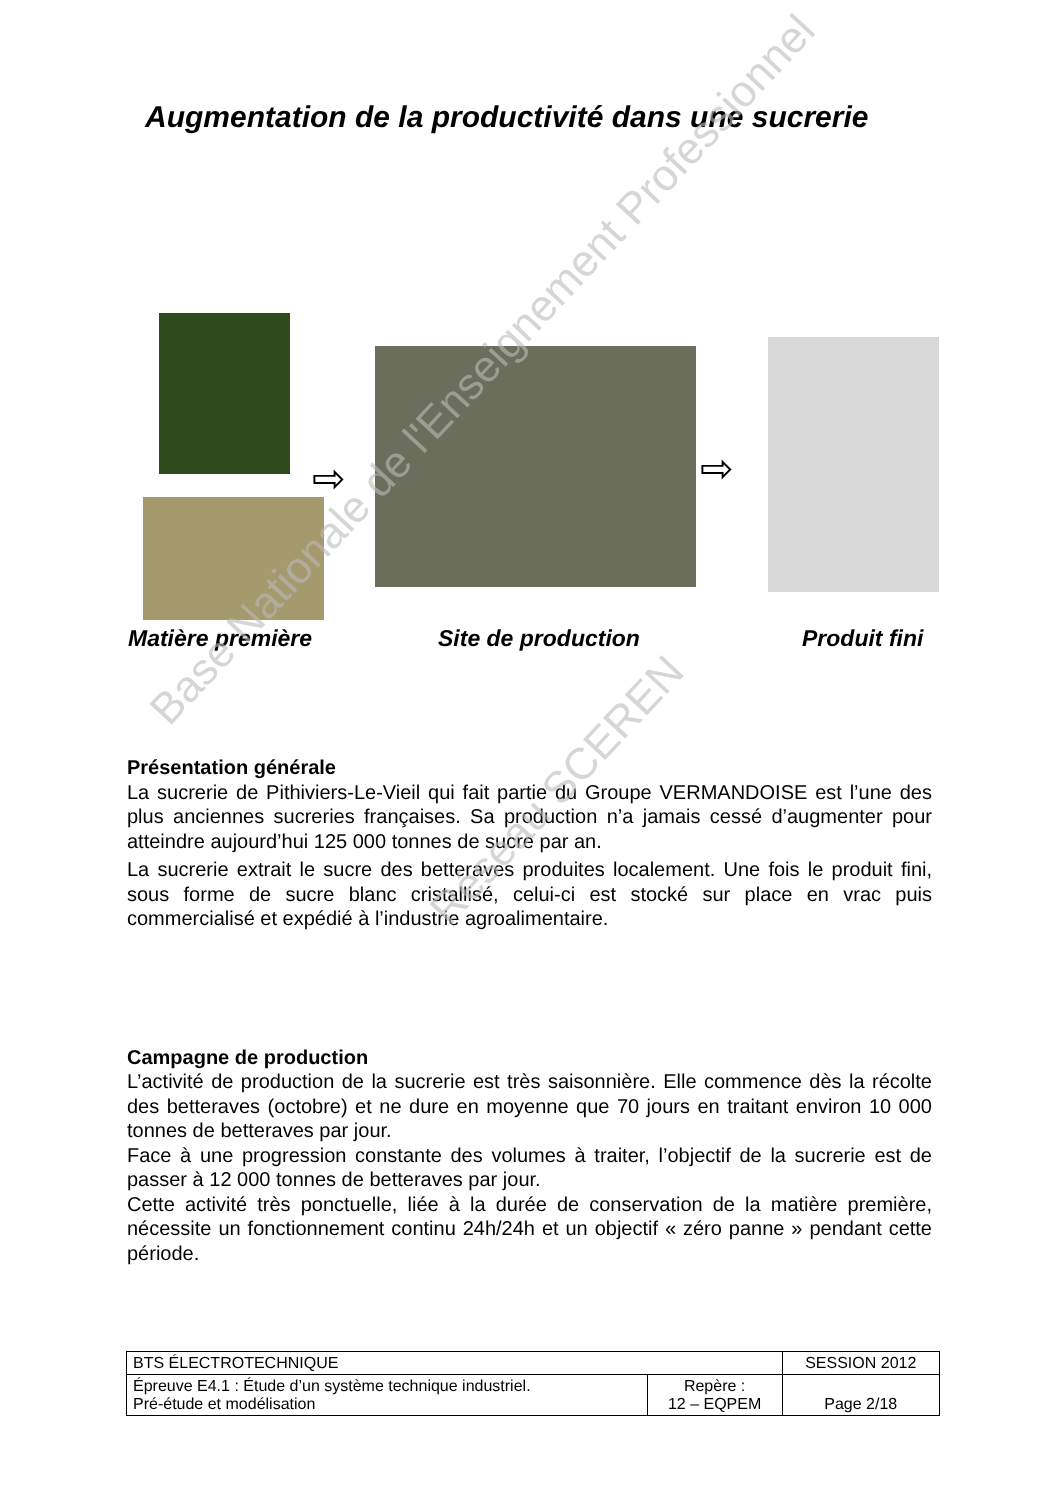Augmentation de la productivité dans une sucrerie
⇨ ⇨
Matière première Site de production Produit fini
Présentation générale
La sucrerie de Pithiviers-Le-Vieil qui fait partie du Groupe VERMANDOISE est l’une des plus anciennes sucreries françaises. Sa production n’a jamais cessé d’augmenter pour atteindre aujourd’hui 125 000 tonnes de sucre par an.
La sucrerie extrait le sucre des betteraves produites localement. Une fois le produit fini, sous forme de sucre blanc cristallisé, celui-ci est stocké sur place en vrac puis commercialisé et expédié à l’industrie agroalimentaire.
Campagne de production
L’activité de production de la sucrerie est très saisonnière. Elle commence dès la récolte des betteraves (octobre) et ne dure en moyenne que 70 jours en traitant environ 10 000 tonnes de betteraves par jour.
Face à une progression constante des volumes à traiter, l’objectif de la sucrerie est de passer à 12 000 tonnes de betteraves par jour.
Cette activité très ponctuelle, liée à la durée de conservation de la matière première, nécessite un fonctionnement continu 24h/24h et un objectif « zéro panne » pendant cette période.
Base Nationale de l'Enseignement Professionnel
Réseau SCEREN
| BTS ÉLECTROTECHNIQUE | | SESSION 2012 |
| Épreuve E4.1 : Étude d’un système technique industriel. Pré-étude et modélisation | Repère : 12 – EQPEM | Page 2/18 |